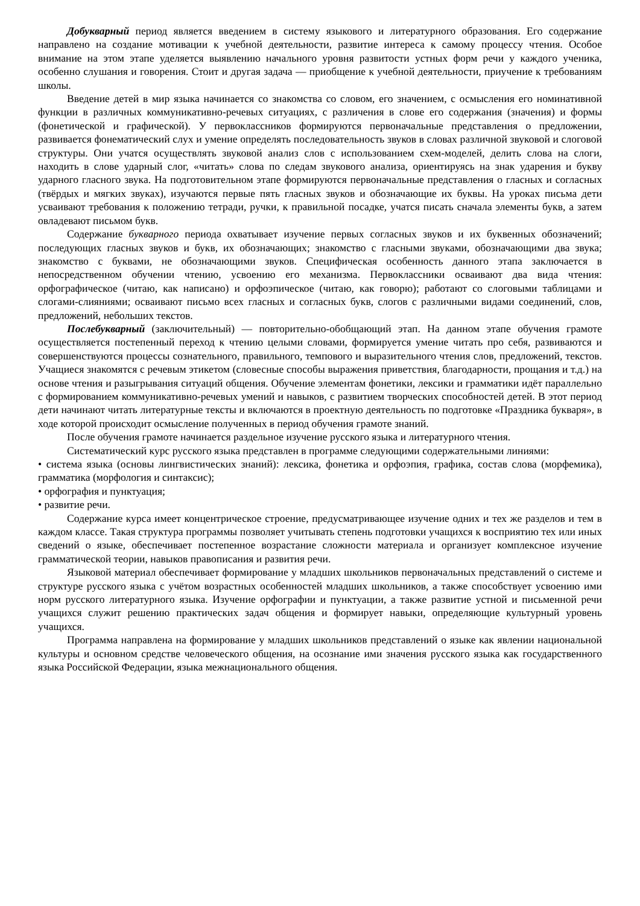Добукварный период является введением в систему языкового и литературного образования. Его содержание направлено на создание мотивации к учебной деятельности, развитие интереса к самому процессу чтения. Особое внимание на этом этапе уделяется выявлению начального уровня развитости устных форм речи у каждого ученика, особенно слушания и говорения. Стоит и другая задача — приобщение к учебной деятельности, приучение к требованиям школы.
Введение детей в мир языка начинается со знакомства со словом, его значением, с осмысления его номинативной функции в различных коммуникативно-речевых ситуациях, с различения в слове его содержания (значения) и формы (фонетической и графической). У первоклассников формируются первоначальные представления о предложении, развивается фонематический слух и умение определять последовательность звуков в словах различной звуковой и слоговой структуры. Они учатся осуществлять звуковой анализ слов с использованием схем-моделей, делить слова на слоги, находить в слове ударный слог, «читать» слова по следам звукового анализа, ориентируясь на знак ударения и букву ударного гласного звука. На подготовительном этапе формируются первоначальные представления о гласных и согласных (твёрдых и мягких звуках), изучаются первые пять гласных звуков и обозначающие их буквы. На уроках письма дети усваивают требования к положению тетради, ручки, к правильной посадке, учатся писать сначала элементы букв, а затем овладевают письмом букв.
Содержание букварного периода охватывает изучение первых согласных звуков и их буквенных обозначений; последующих гласных звуков и букв, их обозначающих; знакомство с гласными звуками, обозначающими два звука; знакомство с буквами, не обозначающими звуков. Специфическая особенность данного этапа заключается в непосредственном обучении чтению, усвоению его механизма. Первоклассники осваивают два вида чтения: орфографическое (читаю, как написано) и орфоэпическое (читаю, как говорю); работают со слоговыми таблицами и слогами-слияниями; осваивают письмо всех гласных и согласных букв, слогов с различными видами соединений, слов, предложений, небольших текстов.
Послебукварный (заключительный) — повторительно-обобщающий этап. На данном этапе обучения грамоте осуществляется постепенный переход к чтению целыми словами, формируется умение читать про себя, развиваются и совершенствуются процессы сознательного, правильного, темпового и выразительного чтения слов, предложений, текстов. Учащиеся знакомятся с речевым этикетом (словесные способы выражения приветствия, благодарности, прощания и т.д.) на основе чтения и разыгрывания ситуаций общения. Обучение элементам фонетики, лексики и грамматики идёт параллельно с формированием коммуникативно-речевых умений и навыков, с развитием творческих способностей детей. В этот период дети начинают читать литературные тексты и включаются в проектную деятельность по подготовке «Праздника букваря», в ходе которой происходит осмысление полученных в период обучения грамоте знаний.
После обучения грамоте начинается раздельное изучение русского языка и литературного чтения.
Систематический курс русского языка представлен в программе следующими содержательными линиями:
• система языка (основы лингвистических знаний): лексика, фонетика и орфоэпия, графика, состав слова (морфемика), грамматика (морфология и синтаксис);
• орфография и пунктуация;
• развитие речи.
Содержание курса имеет концентрическое строение, предусматривающее изучение одних и тех же разделов и тем в каждом классе. Такая структура программы позволяет учитывать степень подготовки учащихся к восприятию тех или иных сведений о языке, обеспечивает постепенное возрастание сложности материала и организует комплексное изучение грамматической теории, навыков правописания и развития речи.
Языковой материал обеспечивает формирование у младших школьников первоначальных представлений о системе и структуре русского языка с учётом возрастных особенностей младших школьников, а также способствует усвоению ими норм русского литературного языка. Изучение орфографии и пунктуации, а также развитие устной и письменной речи учащихся служит решению практических задач общения и формирует навыки, определяющие культурный уровень учащихся.
Программа направлена на формирование у младших школьников представлений о языке как явлении национальной культуры и основном средстве человеческого общения, на осознание ими значения русского языка как государственного языка Российской Федерации, языка межнационального общения.